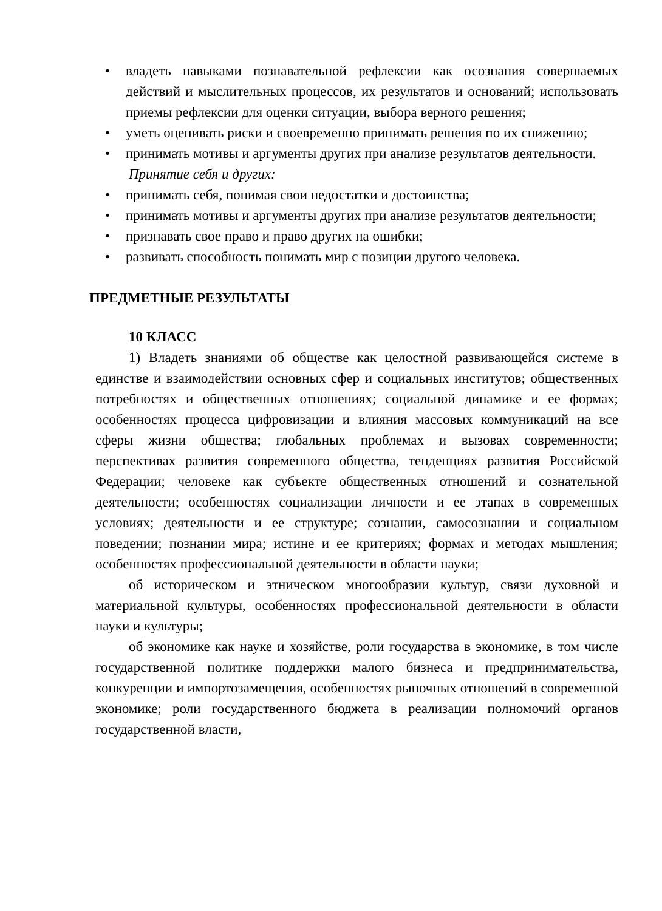• владеть навыками познавательной рефлексии как осознания совершаемых действий и мыслительных процессов, их результатов и оснований; использовать приемы рефлексии для оценки ситуации, выбора верного решения;
• уметь оценивать риски и своевременно принимать решения по их снижению;
• принимать мотивы и аргументы других при анализе результатов деятельности.
Принятие себя и других:
• принимать себя, понимая свои недостатки и достоинства;
• принимать мотивы и аргументы других при анализе результатов деятельности;
• признавать свое право и право других на ошибки;
• развивать способность понимать мир с позиции другого человека.
ПРЕДМЕТНЫЕ РЕЗУЛЬТАТЫ
10 КЛАСС
1) Владеть знаниями об обществе как целостной развивающейся системе в единстве и взаимодействии основных сфер и социальных институтов; общественных потребностях и общественных отношениях; социальной динамике и ее формах; особенностях процесса цифровизации и влияния массовых коммуникаций на все сферы жизни общества; глобальных проблемах и вызовах современности; перспективах развития современного общества, тенденциях развития Российской Федерации; человеке как субъекте общественных отношений и сознательной деятельности; особенностях социализации личности и ее этапах в современных условиях; деятельности и ее структуре; сознании, самосознании и социальном поведении; познании мира; истине и ее критериях; формах и методах мышления; особенностях профессиональной деятельности в области науки;
об историческом и этническом многообразии культур, связи духовной и материальной культуры, особенностях профессиональной деятельности в области науки и культуры;
об экономике как науке и хозяйстве, роли государства в экономике, в том числе государственной политике поддержки малого бизнеса и предпринимательства, конкуренции и импортозамещения, особенностях рыночных отношений в современной экономике; роли государственного бюджета в реализации полномочий органов государственной власти,